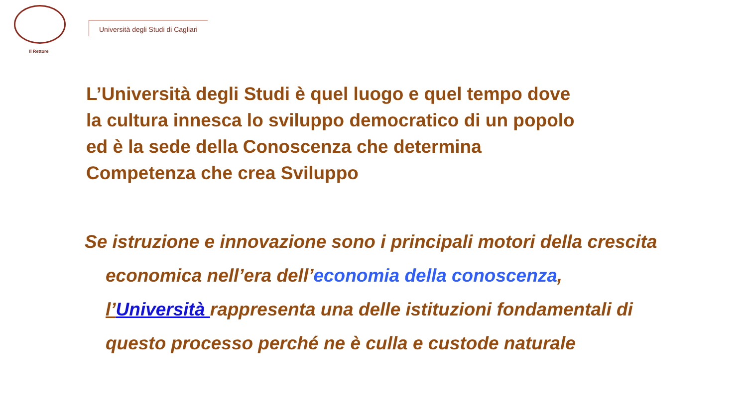Il Rettore
Università degli Studi di Cagliari
L’Università degli Studi è quel luogo e quel tempo dove
la cultura innesca lo sviluppo democratico di un popolo
ed è la sede della Conoscenza che determina
Competenza che crea Sviluppo
Se istruzione e innovazione sono i principali motori della crescita
economica nell’era dell’economia della conoscenza,
l’Università rappresenta una delle istituzioni fondamentali di
questo processo perché ne è culla e custode naturale